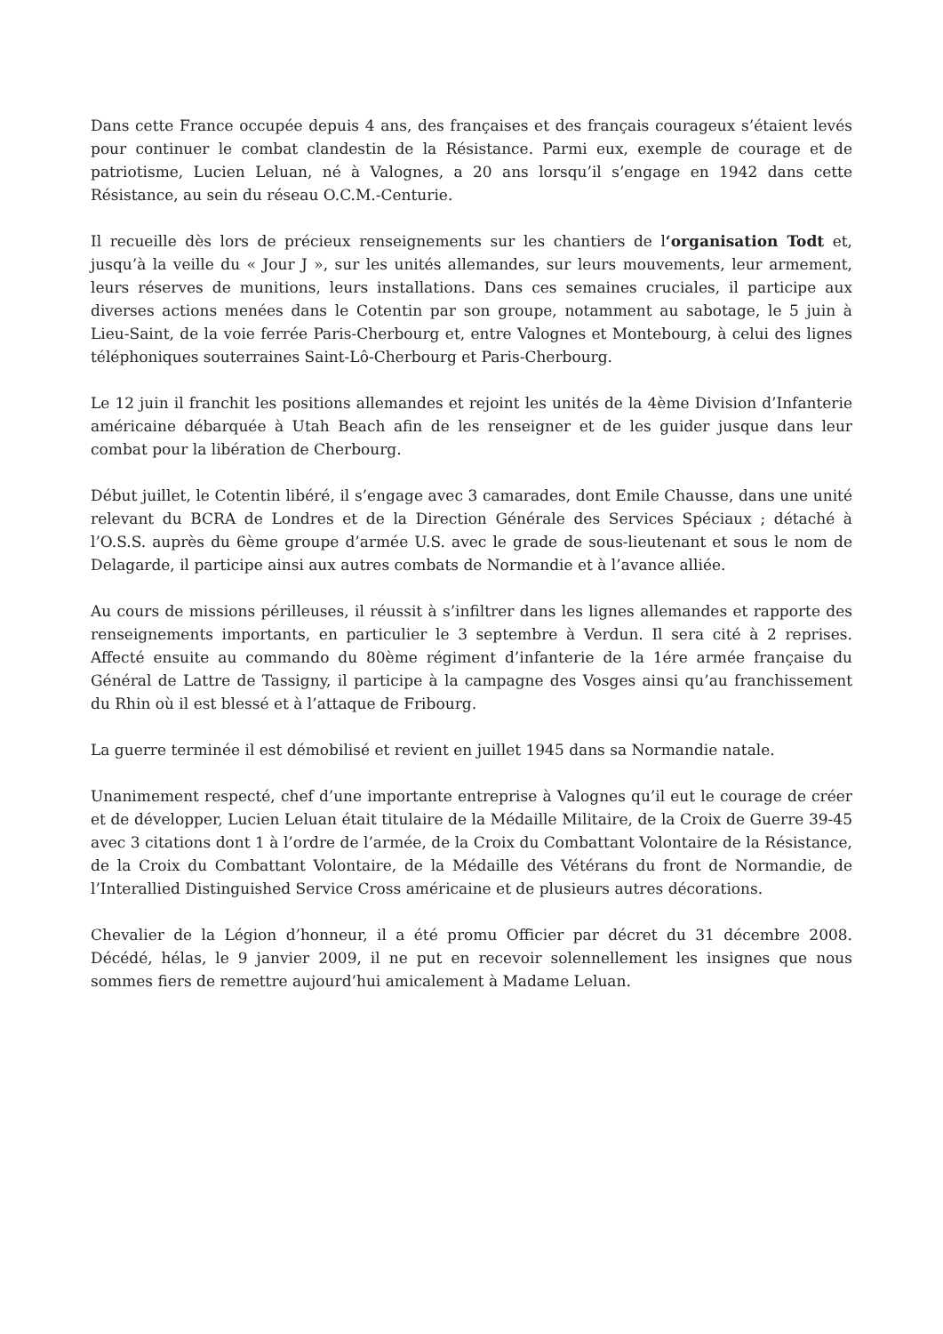Dans cette France occupée depuis 4 ans, des françaises et des français courageux s’étaient levés pour continuer le combat clandestin de la Résistance. Parmi eux, exemple de courage et de patriotisme, Lucien Leluan, né à Valognes, a 20 ans lorsqu’il s’engage en 1942 dans cette Résistance, au sein du réseau O.C.M.-Centurie.
Il recueille dès lors de précieux renseignements sur les chantiers de l‘organisation Todt et, jusqu’à la veille du « Jour J », sur les unités allemandes, sur leurs mouvements, leur armement, leurs réserves de munitions, leurs installations. Dans ces semaines cruciales, il participe aux diverses actions menées dans le Cotentin par son groupe, notamment au sabotage, le 5 juin à Lieu-Saint, de la voie ferrée Paris-Cherbourg et, entre Valognes et Montebourg, à celui des lignes téléphoniques souterraines Saint-Lô-Cherbourg et Paris-Cherbourg.
Le 12 juin il franchit les positions allemandes et rejoint les unités de la 4ème Division d’Infanterie américaine débarquée à Utah Beach afin de les renseigner et de les guider jusque dans leur combat pour la libération de Cherbourg.
Début juillet, le Cotentin libéré, il s’engage avec 3 camarades, dont Emile Chausse, dans une unité relevant du BCRA de Londres et de la Direction Générale des Services Spéciaux ; détaché à l’O.S.S. auprès du 6ème groupe d’armée U.S. avec le grade de sous-lieutenant et sous le nom de Delagarde, il participe ainsi aux autres combats de Normandie et à l’avance alliée.
Au cours de missions périlleuses, il réussit à s’infiltrer dans les lignes allemandes et rapporte des renseignements importants, en particulier le 3 septembre à Verdun. Il sera cité à 2 reprises. Affecté ensuite au commando du 80ème régiment d’infanterie de la 1ére armée française du Général de Lattre de Tassigny, il participe à la campagne des Vosges ainsi qu’au franchissement du Rhin où il est blessé et à l’attaque de Fribourg.
La guerre terminée il est démobilisé et revient en juillet 1945 dans sa Normandie natale.
Unanimement respecté, chef d’une importante entreprise à Valognes qu’il eut le courage de créer et de développer, Lucien Leluan était titulaire de la Médaille Militaire, de la Croix de Guerre 39-45 avec 3 citations dont 1 à l’ordre de l’armée, de la Croix du Combattant Volontaire de la Résistance, de la Croix du Combattant Volontaire, de la Médaille des Vétérans du front de Normandie, de l’Interallied Distinguished Service Cross américaine et de plusieurs autres décorations.
Chevalier de la Légion d’honneur, il a été promu Officier par décret du 31 décembre 2008. Décédé, hélas, le 9 janvier 2009, il ne put en recevoir solennellement les insignes que nous sommes fiers de remettre aujourd’hui amicalement à Madame Leluan.